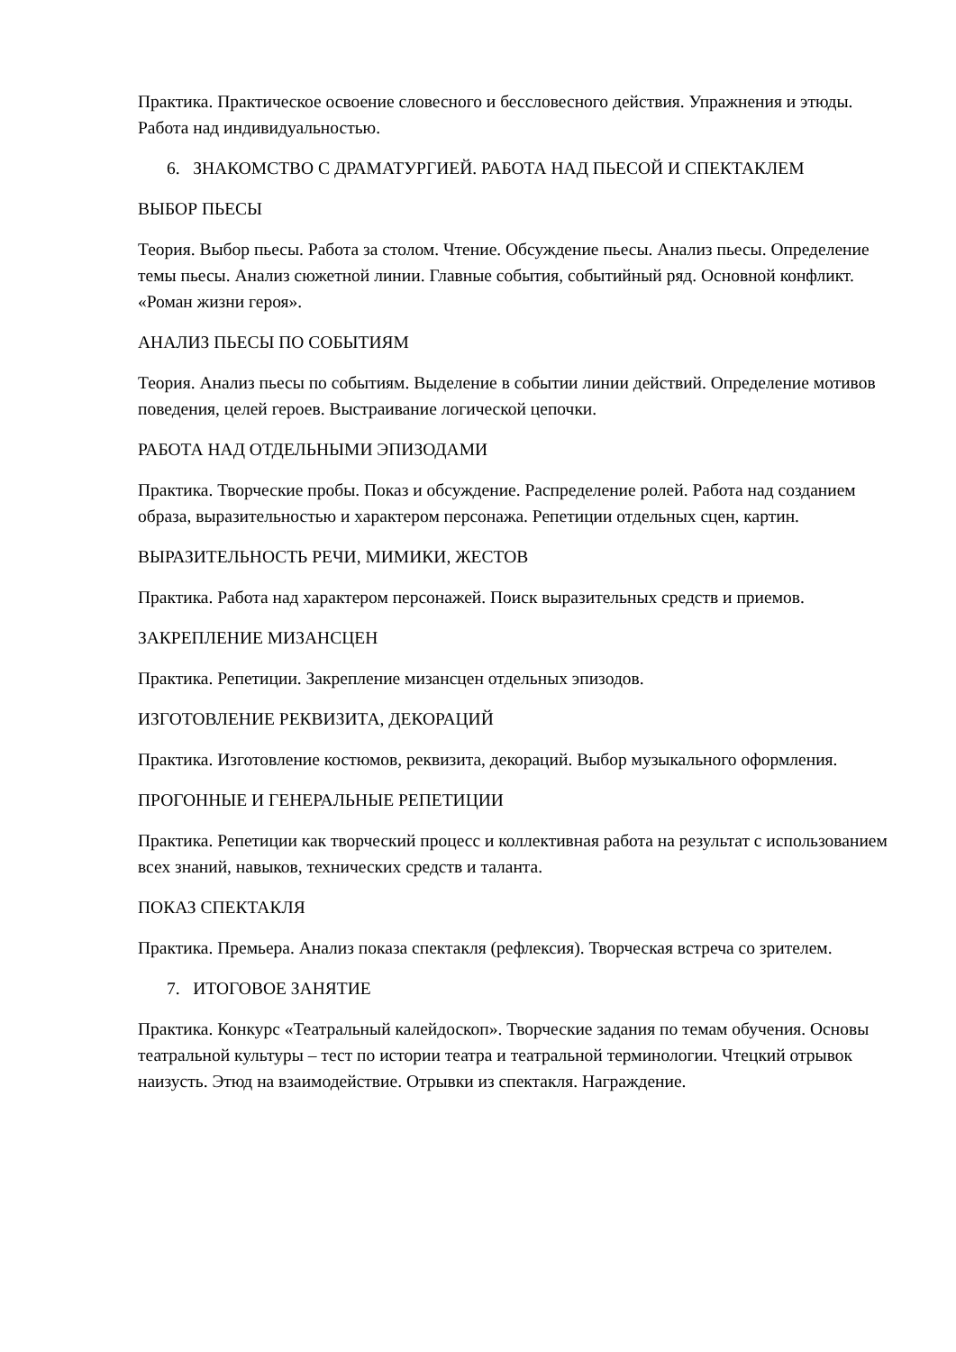Практика. Практическое освоение словесного и бессловесного действия. Упражнения и этюды. Работа над индивидуальностью.
6. ЗНАКОМСТВО С ДРАМАТУРГИЕЙ. РАБОТА НАД ПЬЕСОЙ И СПЕКТАКЛЕМ
ВЫБОР ПЬЕСЫ
Теория. Выбор пьесы. Работа за столом. Чтение. Обсуждение пьесы. Анализ пьесы. Определение темы пьесы. Анализ сюжетной линии. Главные события, событийный ряд. Основной конфликт. «Роман жизни героя».
АНАЛИЗ ПЬЕСЫ ПО СОБЫТИЯМ
Теория. Анализ пьесы по событиям. Выделение в событии линии действий. Определение мотивов поведения, целей героев. Выстраивание логической цепочки.
РАБОТА НАД ОТДЕЛЬНЫМИ ЭПИЗОДАМИ
Практика. Творческие пробы. Показ и обсуждение. Распределение ролей. Работа над созданием образа, выразительностью и характером персонажа. Репетиции отдельных сцен, картин.
ВЫРАЗИТЕЛЬНОСТЬ РЕЧИ, МИМИКИ, ЖЕСТОВ
Практика. Работа над характером персонажей. Поиск выразительных средств и приемов.
ЗАКРЕПЛЕНИЕ МИЗАНСЦЕН
Практика. Репетиции. Закрепление мизансцен отдельных эпизодов.
ИЗГОТОВЛЕНИЕ РЕКВИЗИТА, ДЕКОРАЦИЙ
Практика. Изготовление костюмов, реквизита, декораций. Выбор музыкального оформления.
ПРОГОННЫЕ И ГЕНЕРАЛЬНЫЕ РЕПЕТИЦИИ
Практика. Репетиции как творческий процесс и коллективная работа на результат с использованием всех знаний, навыков, технических средств и таланта.
ПОКАЗ СПЕКТАКЛЯ
Практика. Премьера. Анализ показа спектакля (рефлексия). Творческая встреча со зрителем.
7. ИТОГОВОЕ ЗАНЯТИЕ
Практика. Конкурс «Театральный калейдоскоп». Творческие задания по темам обучения. Основы театральной культуры – тест по истории театра и театральной терминологии. Чтецкий отрывок наизусть. Этюд на взаимодействие. Отрывки из спектакля. Награждение.